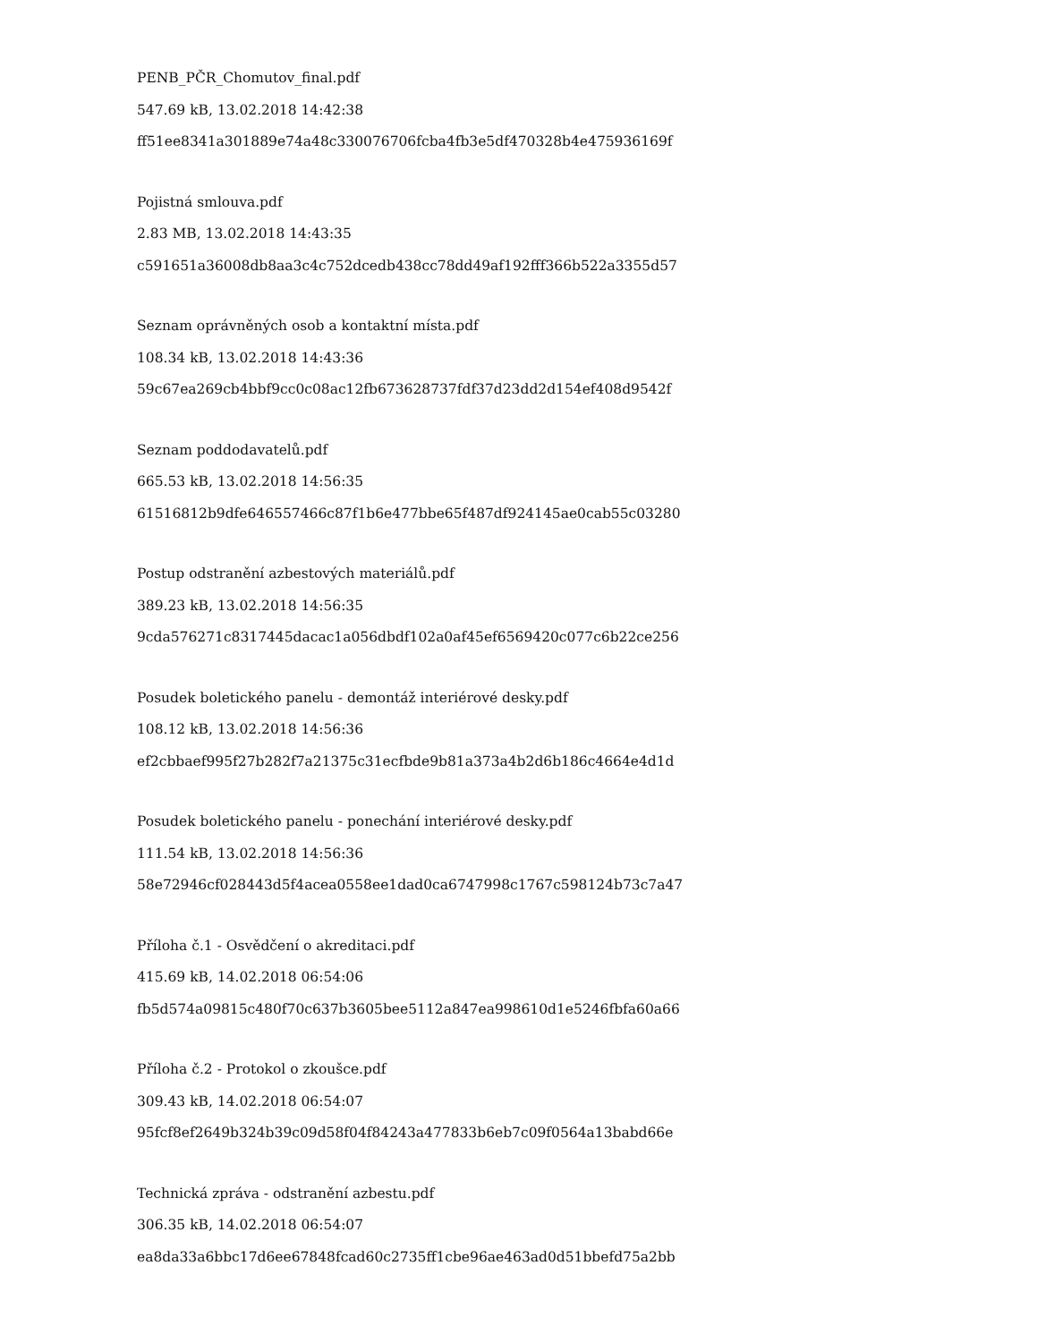PENB_PČR_Chomutov_final.pdf
547.69 kB, 13.02.2018 14:42:38
ff51ee8341a301889e74a48c330076706fcba4fb3e5df470328b4e475936169f
Pojistná smlouva.pdf
2.83 MB, 13.02.2018 14:43:35
c591651a36008db8aa3c4c752dcedb438cc78dd49af192fff366b522a3355d57
Seznam oprávněných osob a kontaktní místa.pdf
108.34 kB, 13.02.2018 14:43:36
59c67ea269cb4bbf9cc0c08ac12fb673628737fdf37d23dd2d154ef408d9542f
Seznam poddodavatelů.pdf
665.53 kB, 13.02.2018 14:56:35
61516812b9dfe646557466c87f1b6e477bbe65f487df924145ae0cab55c03280
Postup odstranění azbestových materiálů.pdf
389.23 kB, 13.02.2018 14:56:35
9cda576271c8317445dacac1a056dbdf102a0af45ef6569420c077c6b22ce256
Posudek boletického panelu - demontáž interiérové desky.pdf
108.12 kB, 13.02.2018 14:56:36
ef2cbbaef995f27b282f7a21375c31ecfbde9b81a373a4b2d6b186c4664e4d1d
Posudek boletického panelu - ponechání interiérové desky.pdf
111.54 kB, 13.02.2018 14:56:36
58e72946cf028443d5f4acea0558ee1dad0ca6747998c1767c598124b73c7a47
Příloha č.1 - Osvědčení o akreditaci.pdf
415.69 kB, 14.02.2018 06:54:06
fb5d574a09815c480f70c637b3605bee5112a847ea998610d1e5246fbfa60a66
Příloha č.2 - Protokol o zkoušce.pdf
309.43 kB, 14.02.2018 06:54:07
95fcf8ef2649b324b39c09d58f04f84243a477833b6eb7c09f0564a13babd66e
Technická zpráva - odstranění azbestu.pdf
306.35 kB, 14.02.2018 06:54:07
ea8da33a6bbc17d6ee67848fcad60c2735ff1cbe96ae463ad0d51bbefd75a2bb